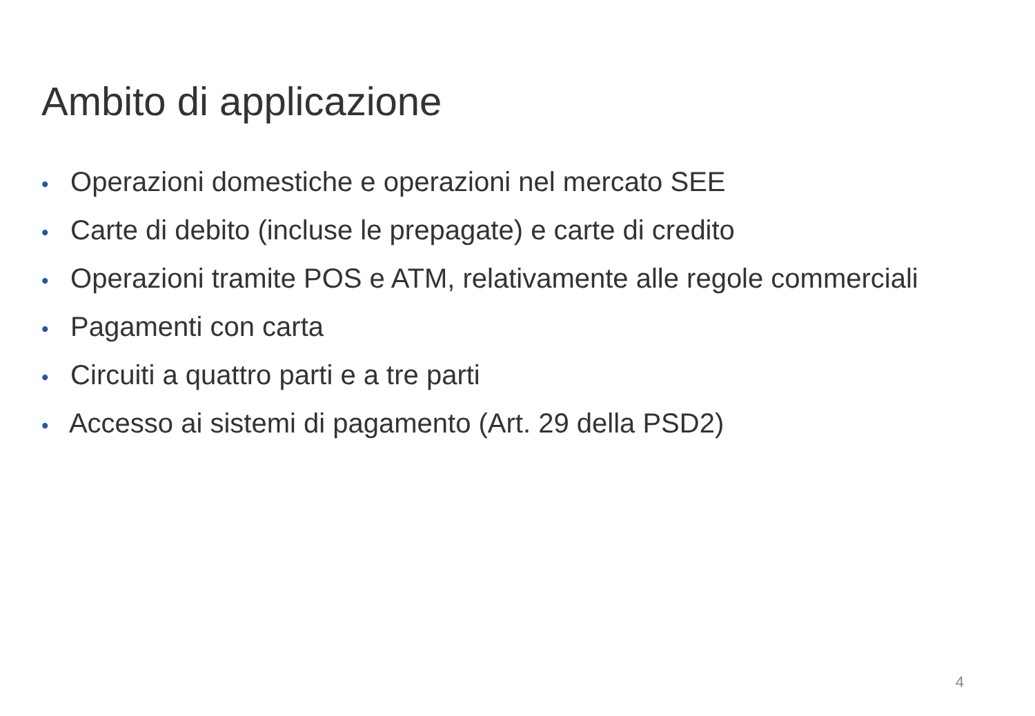Ambito di applicazione
• Operazioni domestiche e operazioni nel mercato SEE
• Carte di debito (incluse le prepagate) e carte di credito
• Operazioni tramite POS e ATM, relativamente alle regole commerciali
• Pagamenti con carta
• Circuiti a quattro parti e a tre parti
• Accesso ai sistemi di pagamento (Art. 29 della PSD2)
4